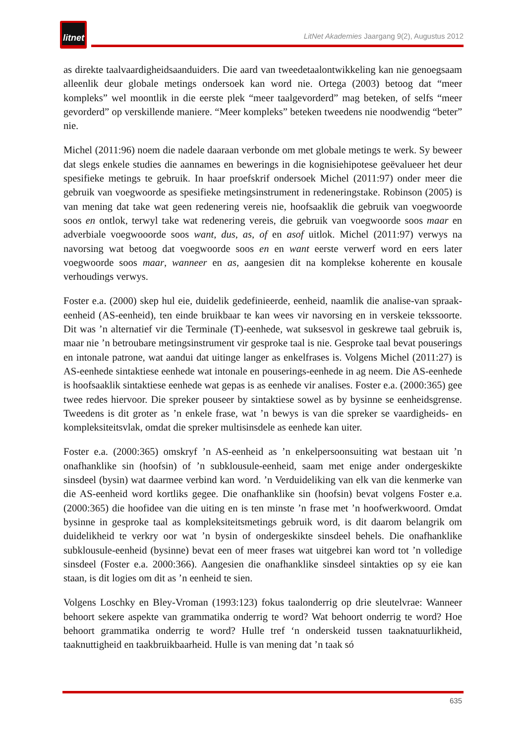litnet
LitNet Akademies Jaargang 9(2), Augustus 2012
as direkte taalvaardigheidsaanduiders. Die aard van tweedetaalontwikkeling kan nie genoegsaam alleenlik deur globale metings ondersoek kan word nie. Ortega (2003) betoog dat “meer kompleks” wel moontlik in die eerste plek “meer taalgevorderd” mag beteken, of selfs “meer gevorderd” op verskillende maniere. “Meer kompleks” beteken tweedens nie noodwendig “beter” nie.
Michel (2011:96) noem die nadele daaraan verbonde om met globale metings te werk. Sy beweer dat slegs enkele studies die aannames en bewerings in die kognisiehipotese geëvalueer het deur spesifieke metings te gebruik. In haar proefskrif ondersoek Michel (2011:97) onder meer die gebruik van voegwoorde as spesifieke metingsinstrument in redeneringstake. Robinson (2005) is van mening dat take wat geen redenering vereis nie, hoofsaaklik die gebruik van voegwoorde soos en ontlok, terwyl take wat redenering vereis, die gebruik van voegwoorde soos maar en adverbiale voegwooorde soos want, dus, as, of en asof uitlok. Michel (2011:97) verwys na navorsing wat betoog dat voegwoorde soos en en want eerste verwerf word en eers later voegwoorde soos maar, wanneer en as, aangesien dit na komplekse koherente en kousale verhoudings verwys.
Foster e.a. (2000) skep hul eie, duidelik gedefinieerde, eenheid, naamlik die analise-van spraak-eenheid (AS-eenheid), ten einde bruikbaar te kan wees vir navorsing en in verskeie tekssoorte. Dit was ’n alternatief vir die Terminale (T)-eenhede, wat suksesvol in geskrewe taal gebruik is, maar nie ’n betroubare metingsinstrument vir gesproke taal is nie. Gesproke taal bevat pouserings en intonale patrone, wat aandui dat uitinge langer as enkelfrases is. Volgens Michel (2011:27) is AS-eenhede sintaktiese eenhede wat intonale en pouserings-eenhede in ag neem. Die AS-eenhede is hoofsaaklik sintaktiese eenhede wat gepas is as eenhede vir analises. Foster e.a. (2000:365) gee twee redes hiervoor. Die spreker pouseer by sintaktiese sowel as by bysinne se eenheidsgrense. Tweedens is dit groter as ’n enkele frase, wat ’n bewys is van die spreker se vaardigheids- en kompleksiteitsvlak, omdat die spreker multisinsdele as eenhede kan uiter.
Foster e.a. (2000:365) omskryf ’n AS-eenheid as ’n enkelpersoonsuiting wat bestaan uit ’n onafhanklike sin (hoofsin) of ’n subklousule-eenheid, saam met enige ander ondergeskikte sinsdeel (bysin) wat daarmee verbind kan word. ’n Verduideliking van elk van die kenmerke van die AS-eenheid word kortliks gegee. Die onafhanklike sin (hoofsin) bevat volgens Foster e.a. (2000:365) die hoofidee van die uiting en is ten minste ’n frase met ’n hoofwerkwoord. Omdat bysinne in gesproke taal as kompleksiteitsmetings gebruik word, is dit daarom belangrik om duidelikheid te verkry oor wat ’n bysin of ondergeskikte sinsdeel behels. Die onafhanklike subklousule-eenheid (bysinne) bevat een of meer frases wat uitgebrei kan word tot ’n volledige sinsdeel (Foster e.a. 2000:366). Aangesien die onafhanklike sinsdeel sintakties op sy eie kan staan, is dit logies om dit as ’n eenheid te sien.
Volgens Loschky en Bley-Vroman (1993:123) fokus taalonderrig op drie sleutelvrae: Wanneer behoort sekere aspekte van grammatika onderrig te word? Wat behoort onderrig te word? Hoe behoort grammatika onderrig te word? Hulle tref ‘n onderskeid tussen taaknatuurlikheid, taaknuttigheid en taakbruikbaarheid. Hulle is van mening dat ’n taak só
635